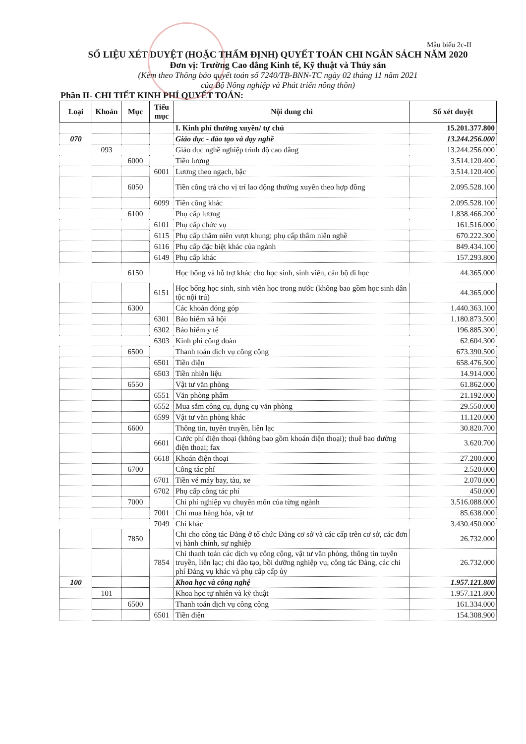Mẫu biểu 2c-II
SỐ LIỆU XÉT DUYỆT (HOẶC THẨM ĐỊNH) QUYẾT TOÁN CHI NGÂN SÁCH NĂM 2020
Đơn vị: Trường Cao đẳng Kinh tế, Kỹ thuật và Thủy sản
(Kèm theo Thông báo quyết toán số 7240/TB-BNN-TC ngày 02 tháng 11 năm 2021
của Bộ Nông nghiệp và Phát triển nông thôn)
Phần II- CHI TIẾT KINH PHÍ QUYẾT TOÁN:
| Loại | Khoản | Mục | Tiểu mục | Nội dung chi | Số xét duyệt |
| --- | --- | --- | --- | --- | --- |
| | | | | I. Kinh phí thường xuyên/ tự chủ | 15.201.377.800 |
| 070 | | | | Giáo dục - đào tạo và dạy nghề | 13.244.256.000 |
| | 093 | | | Giáo dục nghề nghiệp trình độ cao đẳng | 13.244.256.000 |
| | | 6000 | | Tiền lương | 3.514.120.400 |
| | | | 6001 | Lương theo ngạch, bậc | 3.514.120.400 |
| | | 6050 | | Tiền công trả cho vị trí lao động thường xuyên theo hợp đồng | 2.095.528.100 |
| | | | 6099 | Tiền công khác | 2.095.528.100 |
| | | 6100 | | Phụ cấp lương | 1.838.466.200 |
| | | | 6101 | Phụ cấp chức vụ | 161.516.000 |
| | | | 6115 | Phụ cấp thâm niên vượt khung; phụ cấp thâm niên nghề | 670.222.300 |
| | | | 6116 | Phụ cấp đặc biệt khác của ngành | 849.434.100 |
| | | | 6149 | Phụ cấp khác | 157.293.800 |
| | | 6150 | | Học bổng và hỗ trợ khác cho học sinh, sinh viên, cán bộ đi học | 44.365.000 |
| | | | 6151 | Học bổng học sinh, sinh viên học trong nước (không bao gồm học sinh dân tộc nội trú) | 44.365.000 |
| | | 6300 | | Các khoản đóng góp | 1.440.363.100 |
| | | | 6301 | Bảo hiểm xã hội | 1.180.873.500 |
| | | | 6302 | Bảo hiểm y tế | 196.885.300 |
| | | | 6303 | Kinh phí công đoàn | 62.604.300 |
| | | 6500 | | Thanh toán dịch vụ công cộng | 673.390.500 |
| | | | 6501 | Tiền điện | 658.476.500 |
| | | | 6503 | Tiền nhiên liệu | 14.914.000 |
| | | 6550 | | Vật tư văn phòng | 61.862.000 |
| | | | 6551 | Văn phòng phẩm | 21.192.000 |
| | | | 6552 | Mua sắm công cụ, dụng cụ văn phòng | 29.550.000 |
| | | | 6599 | Vật tư văn phòng khác | 11.120.000 |
| | | 6600 | | Thông tin, tuyên truyền, liên lạc | 30.820.700 |
| | | | 6601 | Cước phí điện thoại (không bao gồm khoán điện thoại); thuê bao đường điện thoại; fax | 3.620.700 |
| | | | 6618 | Khoán điện thoại | 27.200.000 |
| | | 6700 | | Công tác phí | 2.520.000 |
| | | | 6701 | Tiền vé máy bay, tàu, xe | 2.070.000 |
| | | | 6702 | Phụ cấp công tác phí | 450.000 |
| | | 7000 | | Chi phí nghiệp vụ chuyên môn của từng ngành | 3.516.088.000 |
| | | | 7001 | Chi mua hàng hóa, vật tư | 85.638.000 |
| | | | 7049 | Chi khác | 3.430.450.000 |
| | | 7850 | | Chi cho công tác Đảng ở tổ chức Đảng cơ sở và các cấp trên cơ sở, các đơn vị hành chính, sự nghiệp | 26.732.000 |
| | | | 7854 | Chi thanh toán các dịch vụ công cộng, vật tư văn phòng, thông tin tuyên truyền, liên lạc; chi đào tạo, bồi dưỡng nghiệp vụ, công tác Đảng, các chi phí Đảng vụ khác và phụ cấp cấp ủy | 26.732.000 |
| 100 | | | | Khoa học và công nghệ | 1.957.121.800 |
| | 101 | | | Khoa học tự nhiên và kỹ thuật | 1.957.121.800 |
| | | 6500 | | Thanh toán dịch vụ công cộng | 161.334.000 |
| | | | 6501 | Tiền điện | 154.308.900 |